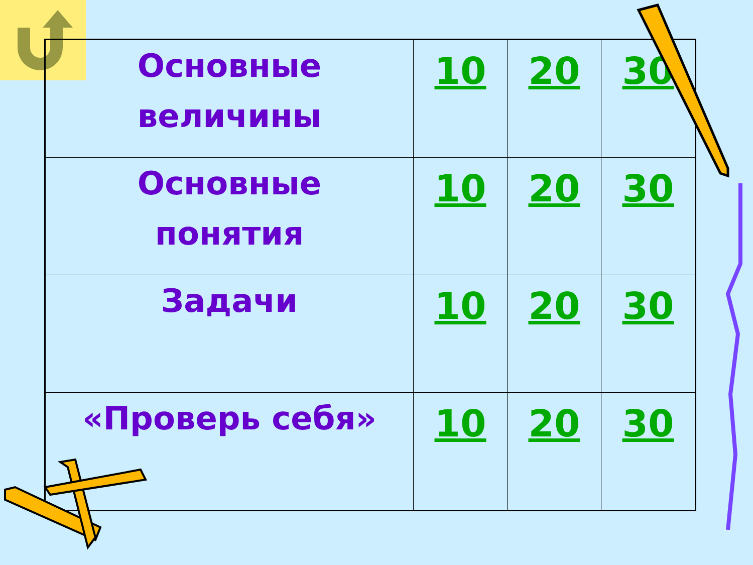| Основные величины | 10 | 20 | 30 |
| Основные понятия | 10 | 20 | 30 |
| Задачи | 10 | 20 | 30 |
| «Проверь себя» | 10 | 20 | 30 |